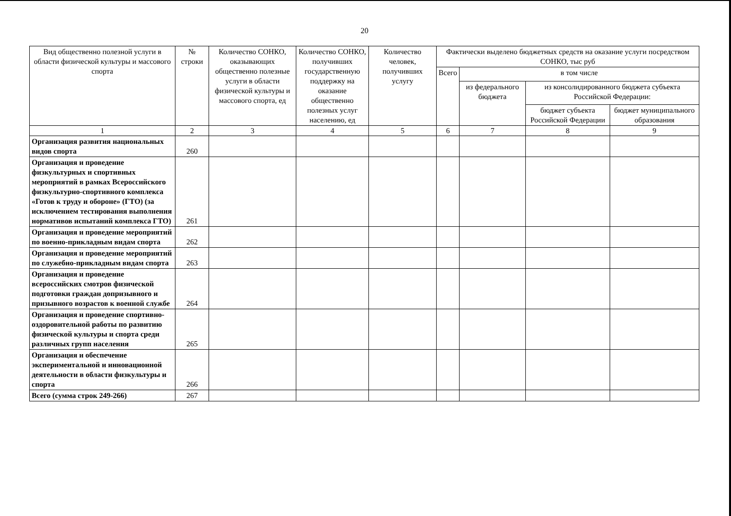20
| Вид общественно полезной услуги в области физической культуры и массового спорта | № строки | Количество СОНКО, оказывающих общественно полезные услуги в области физической культуры и массового спорта, ед | Количество СОНКО, получивших государственную поддержку на оказание общественно полезных услуг населению, ед | Количество человек, получивших услугу | Фактически выделено бюджетных средств на оказание услуги посредством СОНКО, тыс руб | | | |
| --- | --- | --- | --- | --- | --- | --- | --- | --- |
| | | | | | Всего | в том числе | | |
| | | | | | | из федерального бюджета | из консолидированного бюджета субъекта Российской Федерации: | |
| | | | | | | | бюджет субъекта Российской Федерации | бюджет муниципального образования |
| 1 | 2 | 3 | 4 | 5 | 6 | 7 | 8 | 9 |
| Организация развития национальных видов спорта | 260 | | | | | | | |
| Организация и проведение физкультурных и спортивных мероприятий в рамках Всероссийского физкультурно-спортивного комплекса «Готов к труду и обороне» (ГТО) (за исключением тестирования выполнения нормативов испытаний комплекса ГТО) | 261 | | | | | | | |
| Организация и проведение мероприятий по военно-прикладным видам спорта | 262 | | | | | | | |
| Организация и проведение мероприятий по служебно-прикладным видам спорта | 263 | | | | | | | |
| Организация и проведение всероссийских смотров физической подготовки граждан допризывного и призывного возрастов к военной службе | 264 | | | | | | | |
| Организация и проведение спортивно-оздоровительной работы по развитию физической культуры и спорта среди различных групп населения | 265 | | | | | | | |
| Организация и обеспечение экспериментальной и инновационной деятельности в области физкультуры и спорта | 266 | | | | | | | |
| Всего (сумма строк 249-266) | 267 | | | | | | | |